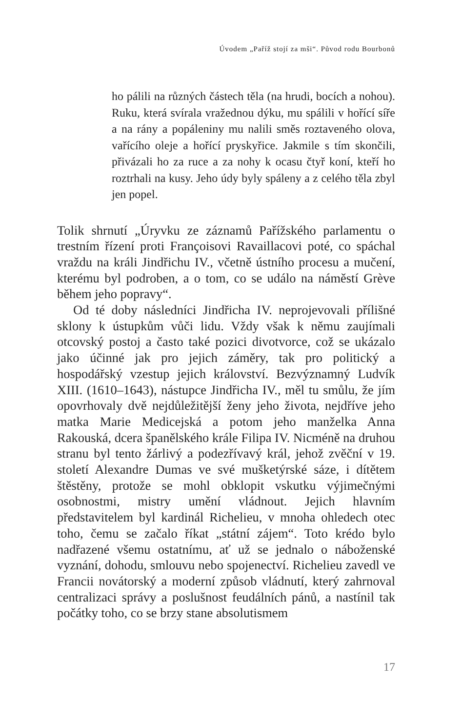Úvodem „Paříž stojí za mši“. Původ rodu Bourbonů
ho pálili na různých částech těla (na hrudi, bocích a nohou). Ruku, která svírala vražednou dýku, mu spálili v hořící síře a na rány a popáleniny mu nalili směs roztaveného olova, vařícího oleje a hořící pryskyřice. Jakmile s tím skončili, přivázali ho za ruce a za nohy k ocasu čtyř koní, kteří ho roztrhali na kusy. Jeho údy byly spáleny a z celého těla zbyl jen popel.
Tolik shrnutí „Úryvku ze záznamů Pařížského parlamentu o trestním řízení proti Françoisovi Ravaillacovi poté, co spáchal vraždu na králi Jindřichu IV., včetně ústního procesu a mučení, kterému byl podroben, a o tom, co se událo na náměstí Grève během jeho popravy“.
Od té doby následníci Jindřicha IV. neprojevovali přílišné sklony k ústupkům vůči lidu. Vždy však k němu zaujímali otcovský postoj a často také pozici divotvorce, což se ukázalo jako účinné jak pro jejich záměry, tak pro politický a hospodářský vzestup jejich království. Bezvýznamný Ludvík XIII. (1610–1643), nástupce Jindřicha IV., měl tu smůlu, že jím opovrhovaly dvě nejdůležitější ženy jeho života, nejdříve jeho matka Marie Medicejská a potom jeho manželka Anna Rakouská, dcera španělského krále Filipa IV. Nicméně na druhou stranu byl tento žárlivý a podezřívavý král, jehož zvěční v 19. století Alexandre Dumas ve své mušketýrské sáze, i dítětem štěstěny, protože se mohl obklopit vskutku výjimečnými osobnostmi, mistry umění vládnout. Jejich hlavním představitelem byl kardinál Richelieu, v mnoha ohledech otec toho, čemu se začalo říkat „státní zájem“. Toto krédo bylo nadřazené všemu ostatnímu, ať už se jednalo o náboženské vyznání, dohodu, smlouvu nebo spojenectví. Richelieu zavedl ve Francii novátorský a moderní způsob vládnutí, který zahrnoval centralizaci správy a poslušnost feudálních pánů, a nastínil tak počátky toho, co se brzy stane absolutismem
17